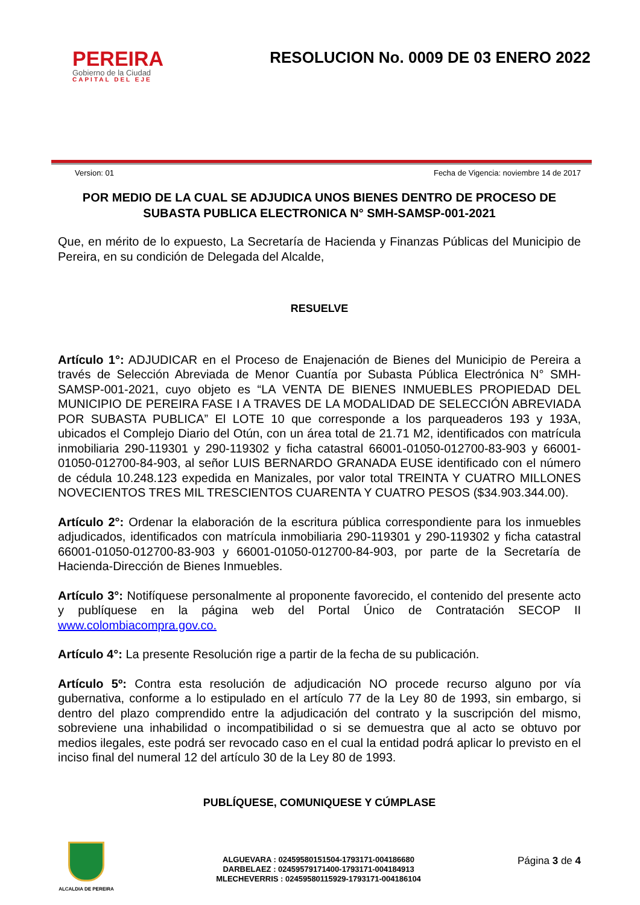PEREIRA
Gobierno de la Ciudad
CAPITAL DEL EJE
RESOLUCION No. 0009 DE 03 ENERO 2022
Version: 01 Fecha de Vigencia: noviembre 14 de 2017
POR MEDIO DE LA CUAL SE ADJUDICA UNOS BIENES DENTRO DE PROCESO DE SUBASTA PUBLICA ELECTRONICA N° SMH-SAMSP-001-2021
Que, en mérito de lo expuesto, La Secretaría de Hacienda y Finanzas Públicas del Municipio de Pereira, en su condición de Delegada del Alcalde,
RESUELVE
Artículo 1°: ADJUDICAR en el Proceso de Enajenación de Bienes del Municipio de Pereira a través de Selección Abreviada de Menor Cuantía por Subasta Pública Electrónica N° SMH-SAMSP-001-2021, cuyo objeto es “LA VENTA DE BIENES INMUEBLES PROPIEDAD DEL MUNICIPIO DE PEREIRA FASE I A TRAVES DE LA MODALIDAD DE SELECCIÓN ABREVIADA POR SUBASTA PUBLICA” El LOTE 10 que corresponde a los parqueaderos 193 y 193A, ubicados el Complejo Diario del Otún, con un área total de 21.71 M2, identificados con matrícula inmobiliaria 290-119301 y 290-119302 y ficha catastral 66001-01050-012700-83-903 y 66001-01050-012700-84-903, al señor LUIS BERNARDO GRANADA EUSE identificado con el número de cédula 10.248.123 expedida en Manizales, por valor total TREINTA Y CUATRO MILLONES NOVECIENTOS TRES MIL TRESCIENTOS CUARENTA Y CUATRO PESOS ($34.903.344.00).
Artículo 2°: Ordenar la elaboración de la escritura pública correspondiente para los inmuebles adjudicados, identificados con matrícula inmobiliaria 290-119301 y 290-119302 y ficha catastral 66001-01050-012700-83-903 y 66001-01050-012700-84-903, por parte de la Secretaría de Hacienda-Dirección de Bienes Inmuebles.
Artículo 3°: Notifíquese personalmente al proponente favorecido, el contenido del presente acto y publíquese en la página web del Portal Único de Contratación SECOP II www.colombiacompra.gov.co.
Artículo 4°: La presente Resolución rige a partir de la fecha de su publicación.
Artículo 5º: Contra esta resolución de adjudicación NO procede recurso alguno por vía gubernativa, conforme a lo estipulado en el artículo 77 de la Ley 80 de 1993, sin embargo, si dentro del plazo comprendido entre la adjudicación del contrato y la suscripción del mismo, sobreviene una inhabilidad o incompatibilidad o si se demuestra que al acto se obtuvo por medios ilegales, este podrá ser revocado caso en el cual la entidad podrá aplicar lo previsto en el inciso final del numeral 12 del artículo 30 de la Ley 80 de 1993.
PUBLÍQUESE, COMUNIQUESE Y CÚMPLASE
ALCALDIA DE PEREIRA
ALGUEVARA : 02459580151504-1793171-004186680
DARBELAEZ : 02459579171400-1793171-004184913
MLECHEVERRIS : 02459580115929-1793171-004186104
Página 3 de 4